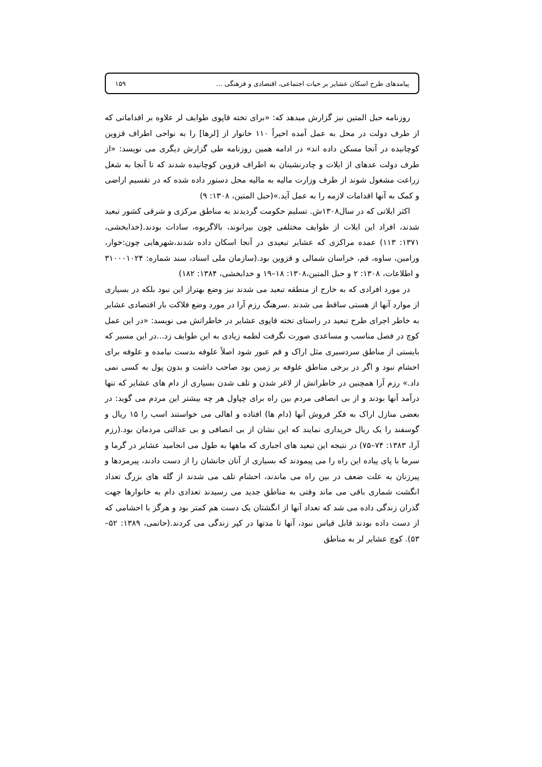پیامدهای طرح اسکان عشایر بر حیات اجتماعی، اقتصادی و فرهنگی ... ۱۵۹
روزنامه حبل المتین نیز گزارش میدهد که: «برای تخته قاپوی طوایف لر علاوه بر اقداماتی که از طرف دولت در محل به عمل آمده اخیراً ۱۱۰ خانوار از [لرها] را به نواحی اطراف قزوین کوچانیده در آنجا مسکن داده اند» در ادامه همین روزنامه طی گزارش دیگری می نویسد: «از طرف دولت عدهای از ایلات و چادرنشینان به اطراف قزوین کوچانیده شدند که تا آنجا به شغل زراعت مشغول شوند از طرف وزارت مالیه به مالیه محل دستور داده شده که در تقسیم اراضی و کمک به آنها اقدامات لازمه را به عمل آید.»(حبل المتین، ۱۳۰۸: ۹)
اکثر ایلاتی که در سال۱۳۰۸ش. تسلیم حکومت گردیدند به مناطق مرکزی و شرقی کشور تبعید شدند، افراد این ایلات از طوایف مختلفی چون بیرانوند، بالاگریوه، سادات بودند.(خدابخشی، ۱۳۷۱: ۱۱۳) عمده مراکزی که عشایر تبعیدی در آنجا اسکان داده شدند،شهرهایی چون:خوار، ورامین، ساوه، قم، خراسان شمالی و قزوین بود.(سازمان ملی اسناد، سند شماره: ۳۱۰۰۰۱۰۲۴ و اطلاعات، ۱۳۰۸: ۲ و حبل المتین،۱۳۰۸: ۱۸–۱۹ و خدابخشی، ۱۳۸۴: ۱۸۲)
در مورد افرادی که به خارج از منطقه تبعید می شدند نیز وضع بهتراز این نبود بلکه در بسیاری از موارد آنها از هستی ساقط می شدند .سرهنگ رزم آرا در مورد وضع فلاکت بار اقتصادی عشایر به خاطر اجرای طرح تبعید در راستای تخته قاپوی عشایر در خاطراتش می نویسد: «در این عمل کوچ در فصل مناسب و مساعدی صورت نگرفت لطمه زیادی به این طوایف زد...در این مسیر که بایستی از مناطق سردسیری مثل اراک و قم عبور شود اصلاً علوفه بدست نیامده و علوفه برای احشام نبود و اگر در برخی مناطق علوفه بر زمین بود صاحب داشت و بدون پول به کسی نمی داد.» رزم آرا همچنین در خاطراتش از لاغر شدن و تلف شدن بسیاری از دام های عشایر که تنها درآمد آنها بودند و از بی انصافی مردم بین راه برای چپاول هر چه بیشتر این مردم می گوید: در بعضی منازل اراک به فکر فروش آنها (دام ها) افتاده و اهالی می خواستند اسب را ۱۵ ریال و گوسفند را یک ریال خریداری نمایند که این نشان از بی انصافی و بی عدالتی مردمان بود.(رزم آرا، ۱۳۸۳: ۷۴–۷۵) در نتیجه این تبعید های اجباری که ماهها به طول می انجامید عشایر در گرما و سرما با پای پیاده این راه را می پیمودند که بسیاری از آنان جانشان را از دست دادند، پیرمردها و پیرزنان به علت ضعف در بین راه می ماندند، احشام تلف می شدند از گله های بزرگ تعداد انگشت شماری باقی می ماند وقتی به مناطق جدید می رسیدند تعدادی دام به خانوارها جهت گذران زندگی داده می شد که تعداد آنها از انگشتان یک دست هم کمتر بود و هرگز با احشامی که از دست داده بودند قابل قیاس نبود، آنها تا مدتها در کپر زندگی می کردند.(حاتمی، ۱۳۸۹: ۵۲–۵۳). کوچ عشایر لر به مناطق